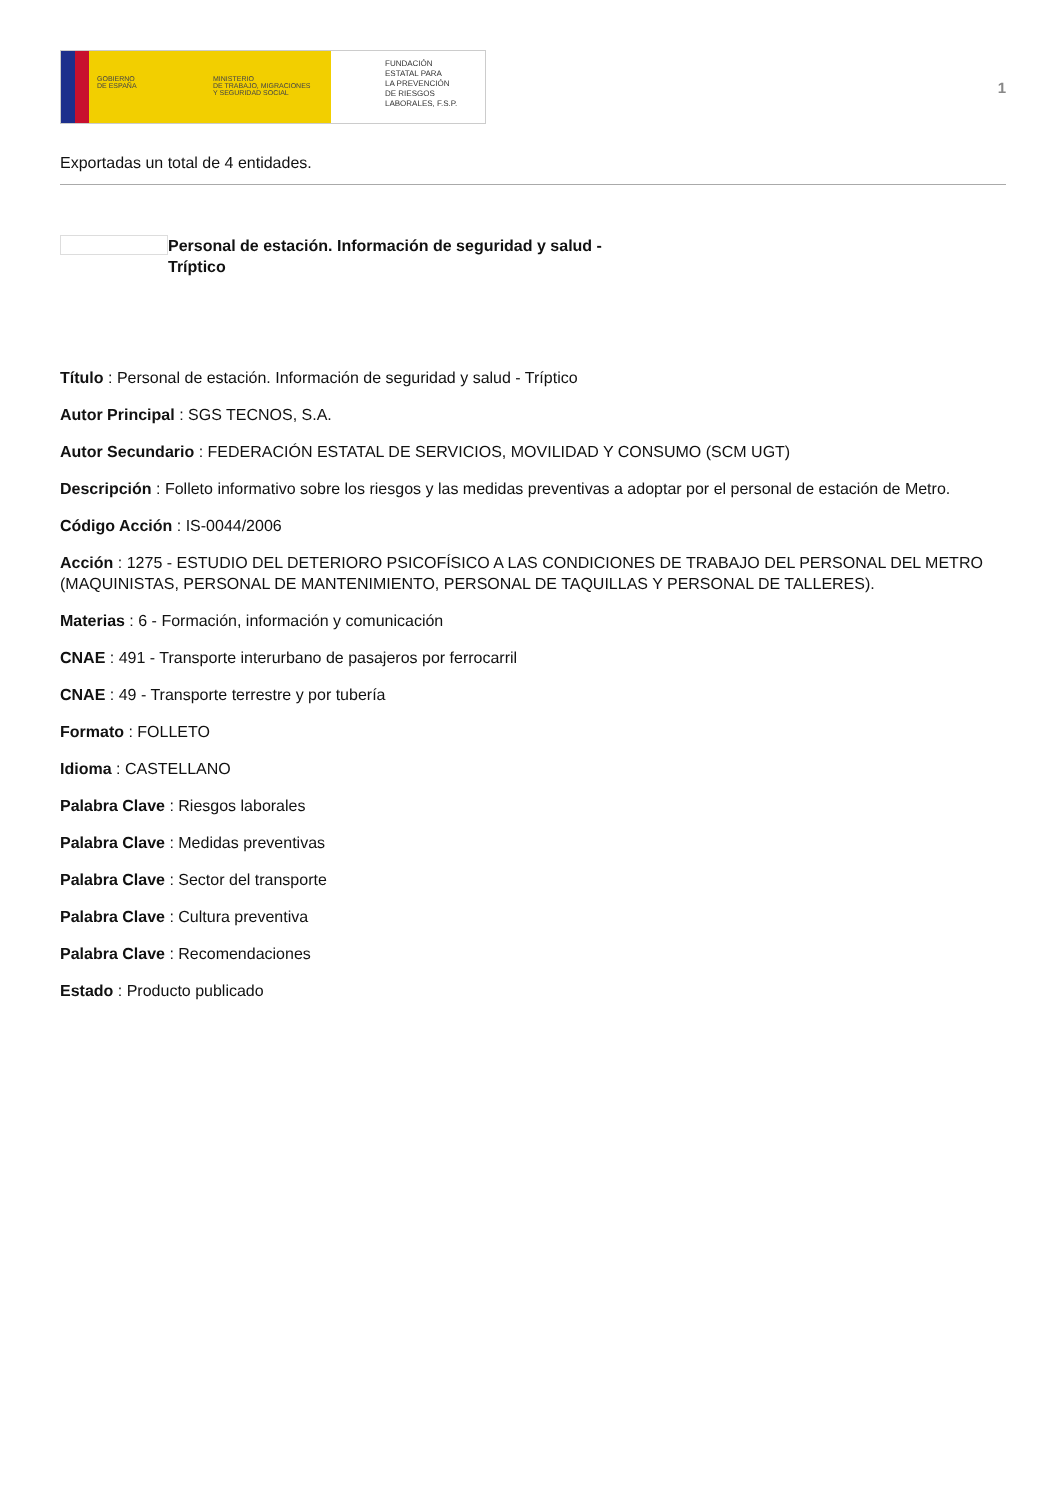GOBIERNO
DE ESPAÑA
MINISTERIO
DE TRABAJO, MIGRACIONES
Y SEGURIDAD SOCIAL
FUNDACIÓN
ESTATAL PARA
LA PREVENCIÓN
DE RIESGOS
LABORALES, F.S.P.
1
Exportadas un total de 4 entidades.
Personal de estación. Información de seguridad y salud - Tríptico
Título : Personal de estación. Información de seguridad y salud - Tríptico
Autor Principal : SGS TECNOS, S.A.
Autor Secundario : FEDERACIÓN ESTATAL DE SERVICIOS, MOVILIDAD Y CONSUMO (SCM UGT)
Descripción : Folleto informativo sobre los riesgos y las medidas preventivas a adoptar por el personal de estación de Metro.
Código Acción : IS-0044/2006
Acción : 1275 - ESTUDIO DEL DETERIORO PSICOFÍSICO A LAS CONDICIONES DE TRABAJO DEL PERSONAL DEL METRO (MAQUINISTAS, PERSONAL DE MANTENIMIENTO, PERSONAL DE TAQUILLAS Y PERSONAL DE TALLERES).
Materias : 6 - Formación, información y comunicación
CNAE : 491 - Transporte interurbano de pasajeros por ferrocarril
CNAE : 49 - Transporte terrestre y por tubería
Formato : FOLLETO
Idioma : CASTELLANO
Palabra Clave : Riesgos laborales
Palabra Clave : Medidas preventivas
Palabra Clave : Sector del transporte
Palabra Clave : Cultura preventiva
Palabra Clave : Recomendaciones
Estado : Producto publicado